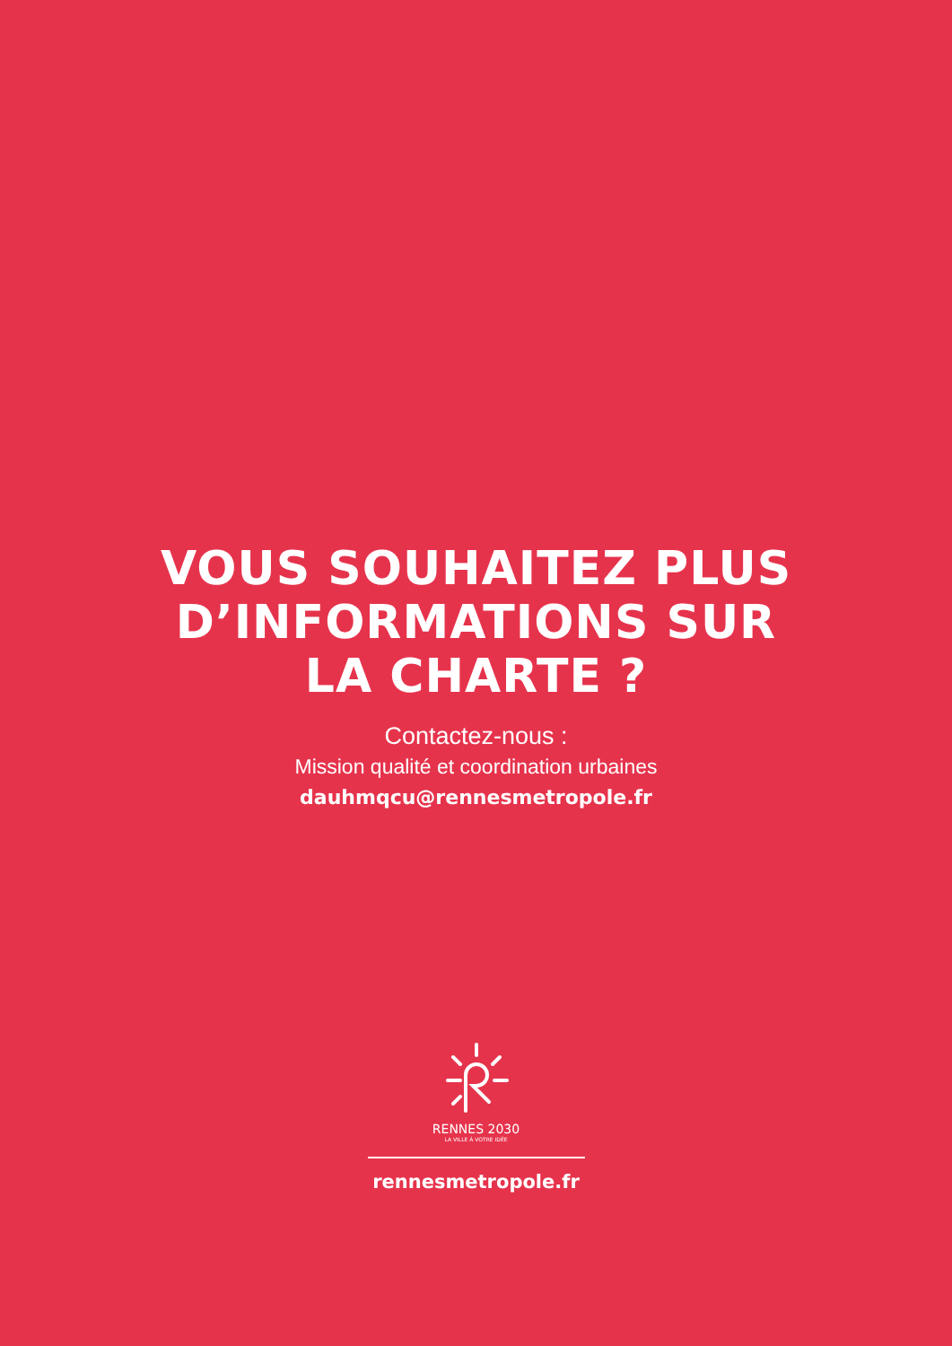VOUS SOUHAITEZ PLUS
D’INFORMATIONS SUR
LA CHARTE ?
Contactez-nous :
Mission qualité et coordination urbaines
dauhmqcu@rennesmetropole.fr
RENNES 2030
LA VILLE À VOTRE IDÉE
rennesmetropole.fr